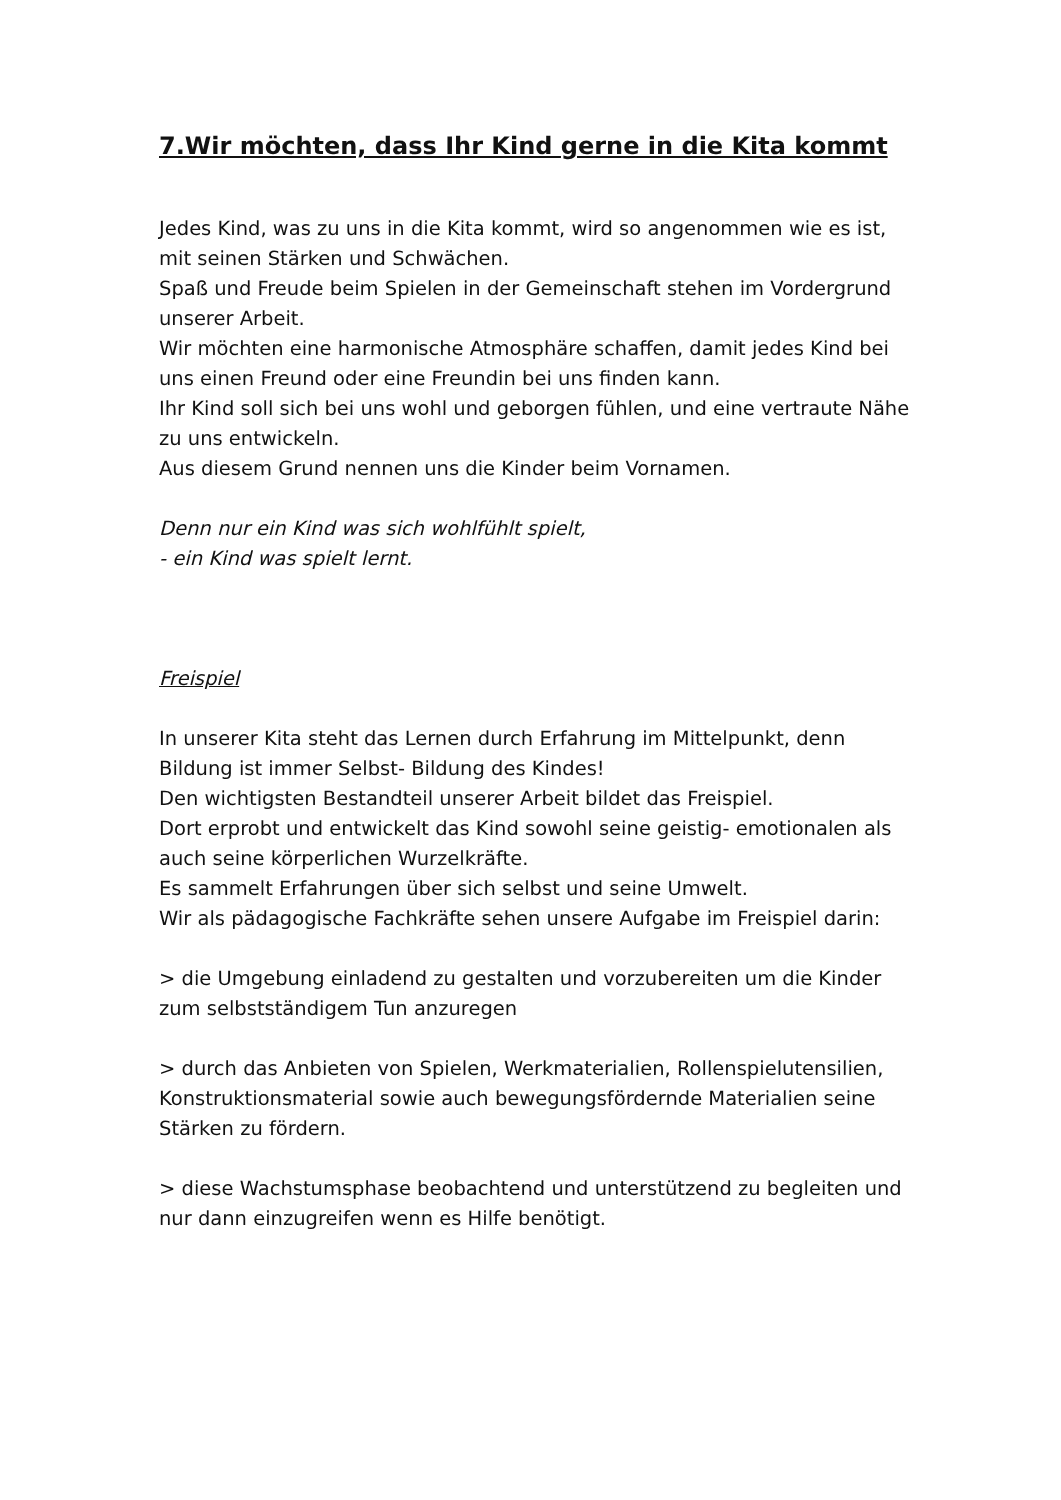7.Wir möchten, dass Ihr Kind gerne in die Kita kommt
Jedes Kind, was zu uns in die Kita kommt, wird so angenommen wie es ist, mit seinen Stärken und Schwächen.
Spaß und Freude beim Spielen in der Gemeinschaft stehen im Vordergrund unserer Arbeit.
Wir möchten eine harmonische Atmosphäre schaffen, damit jedes Kind bei uns einen Freund oder eine Freundin bei uns finden kann.
Ihr Kind soll sich bei uns wohl und geborgen fühlen, und eine vertraute Nähe zu uns entwickeln.
Aus diesem Grund nennen uns die Kinder beim Vornamen.
Denn nur ein Kind was sich wohlfühlt spielt,
- ein Kind was spielt lernt.
Freispiel
In unserer Kita steht das Lernen durch Erfahrung im Mittelpunkt, denn Bildung ist immer Selbst- Bildung des Kindes!
Den wichtigsten Bestandteil unserer Arbeit bildet das Freispiel.
Dort erprobt und entwickelt das Kind sowohl seine geistig- emotionalen als auch seine körperlichen Wurzelkräfte.
Es sammelt Erfahrungen über sich selbst und seine Umwelt.
Wir als pädagogische Fachkräfte sehen unsere Aufgabe im Freispiel darin:
> die Umgebung einladend zu gestalten und vorzubereiten um die Kinder zum selbstständigem Tun anzuregen
> durch das Anbieten von Spielen, Werkmaterialien, Rollenspielutensilien, Konstruktionsmaterial sowie auch bewegungsfördernde Materialien seine Stärken zu fördern.
> diese Wachstumsphase beobachtend und unterstützend zu begleiten und nur dann einzugreifen wenn es Hilfe benötigt.